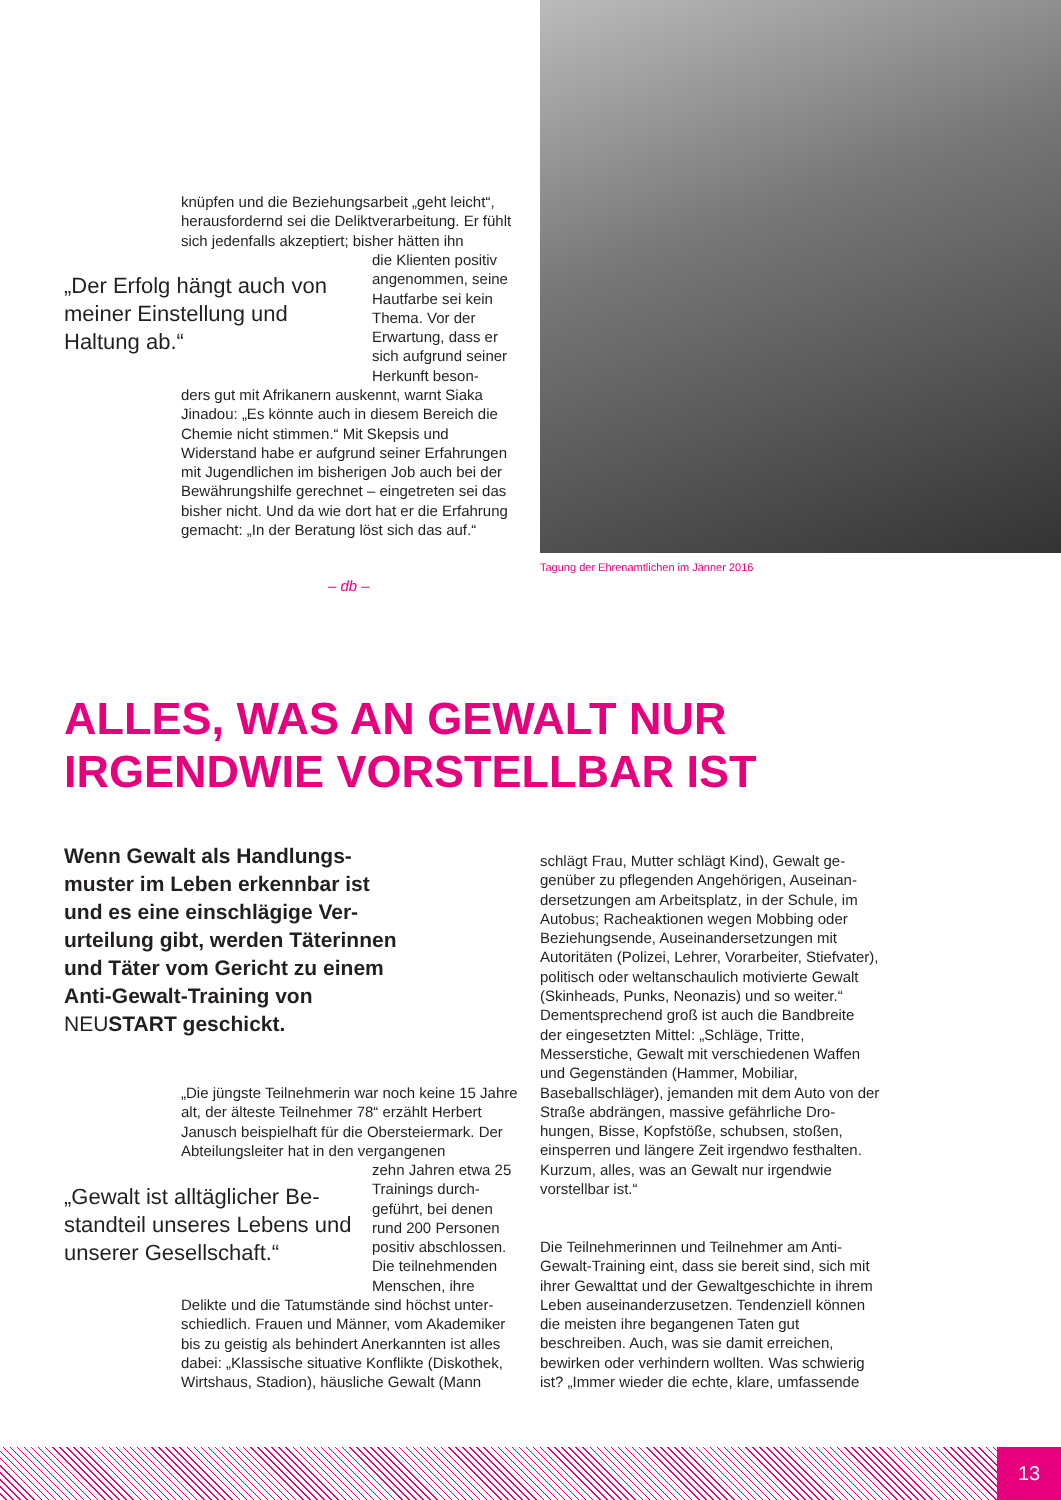knüpfen und die Beziehungsarbeit „geht leicht“, herausfordernd sei die Deliktverarbeitung. Er fühlt sich jedenfalls akzeptiert; bisher hätten ihn
„Der Erfolg hängt auch von meiner Einstellung und Haltung ab.“
die Klienten positiv angenommen, seine Hautfarbe sei kein Thema. Vor der Erwartung, dass er sich aufgrund seiner Herkunft beson-
ders gut mit Afrikanern auskennt, warnt Siaka Jinadou: „Es könnte auch in diesem Bereich die Chemie nicht stimmen.“ Mit Skepsis und Widerstand habe er aufgrund seiner Erfahrungen mit Jugendlichen im bisherigen Job auch bei der Bewährungshilfe gerechnet – eingetreten sei das bisher nicht. Und da wie dort hat er die Erfahrung gemacht: „In der Beratung löst sich das auf.“
– db –
Tagung der Ehrenamtlichen im Jänner 2016
ALLES, WAS AN GEWALT NUR
IRGENDWIE VORSTELLBAR IST
Wenn Gewalt als Handlungs­muster im Leben erkennbar ist und es eine einschlägige Ver­urteilung gibt, werden Täterin­nen und Täter vom Gericht zu einem Anti-Gewalt-Training von NEUSTART geschickt.
„Die jüngste Teilnehmerin war noch keine 15 Jahre alt, der älteste Teilnehmer 78“ erzählt Her­bert Janusch beispielhaft für die Obersteiermark. Der Abteilungsleiter hat in den vergangenen
„Gewalt ist alltäglicher Be­standteil unseres Lebens und unserer Gesellschaft.“
zehn Jahren etwa 25 Trainings durch­geführt, bei denen rund 200 Personen positiv abschlossen. Die teilnehmenden Menschen, ihre
Delikte und die Tatumstände sind höchst unter­schiedlich. Frauen und Männer, vom Akademiker bis zu geistig als behindert Anerkannten ist alles dabei: „Klassische situative Konflikte (Diskothek, Wirtshaus, Stadion), häusliche Gewalt (Mann
schlägt Frau, Mutter schlägt Kind), Gewalt ge­genüber zu pflegenden Angehörigen, Auseinan­dersetzungen am Arbeitsplatz, in der Schule, im Autobus; Racheaktionen wegen Mobbing oder Beziehungsende, Auseinandersetzungen mit Autoritäten (Polizei, Lehrer, Vorarbeiter, Stiefva­ter), politisch oder weltanschaulich motivierte Gewalt (Skinheads, Punks, Neonazis) und so weiter.“ Dementsprechend groß ist auch die Bandbreite der eingesetzten Mittel: „Schläge, Tritte, Messerstiche, Gewalt mit verschiedenen Waffen und Gegenständen (Hammer, Mobiliar, Baseballschläger), jemanden mit dem Auto von der Straße abdrängen, massive gefährliche Dro­hungen, Bisse, Kopfstöße, schubsen, stoßen, einsperren und längere Zeit irgendwo festhalten. Kurzum, alles, was an Gewalt nur irgendwie vorstellbar ist.“
Die Teilnehmerinnen und Teilnehmer am Anti-Gewalt-Training eint, dass sie bereit sind, sich mit ihrer Gewalttat und der Gewaltgeschichte in ihrem Leben auseinanderzusetzen. Tendenziell können die meisten ihre begangenen Taten gut beschreiben. Auch, was sie damit erreichen, bewirken oder verhindern wollten. Was schwierig ist? „Immer wieder die echte, klare, umfassende
13